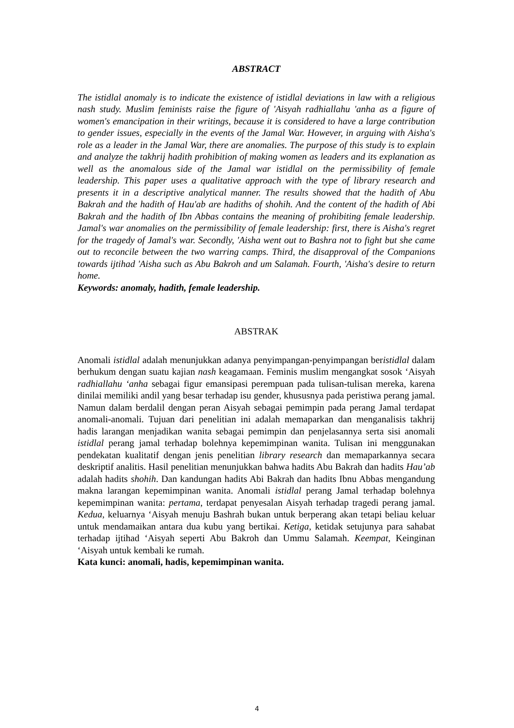ABSTRACT
The istidlal anomaly is to indicate the existence of istidlal deviations in law with a religious nash study. Muslim feminists raise the figure of 'Aisyah radhiallahu 'anha as a figure of women's emancipation in their writings, because it is considered to have a large contribution to gender issues, especially in the events of the Jamal War. However, in arguing with Aisha's role as a leader in the Jamal War, there are anomalies. The purpose of this study is to explain and analyze the takhrij hadith prohibition of making women as leaders and its explanation as well as the anomalous side of the Jamal war istidlal on the permissibility of female leadership. This paper uses a qualitative approach with the type of library research and presents it in a descriptive analytical manner. The results showed that the hadith of Abu Bakrah and the hadith of Hau'ab are hadiths of shohih. And the content of the hadith of Abi Bakrah and the hadith of Ibn Abbas contains the meaning of prohibiting female leadership. Jamal's war anomalies on the permissibility of female leadership: first, there is Aisha's regret for the tragedy of Jamal's war. Secondly, 'Aisha went out to Bashra not to fight but she came out to reconcile between the two warring camps. Third, the disapproval of the Companions towards ijtihad 'Aisha such as Abu Bakroh and um Salamah. Fourth, 'Aisha's desire to return home.
Keywords: anomaly, hadith, female leadership.
ABSTRAK
Anomali istidlal adalah menunjukkan adanya penyimpangan-penyimpangan beristidlal dalam berhukum dengan suatu kajian nash keagamaan. Feminis muslim mengangkat sosok ‘Aisyah radhiallahu ‘anha sebagai figur emansipasi perempuan pada tulisan-tulisan mereka, karena dinilai memiliki andil yang besar terhadap isu gender, khususnya pada peristiwa perang jamal. Namun dalam berdalil dengan peran Aisyah sebagai pemimpin pada perang Jamal terdapat anomali-anomali. Tujuan dari penelitian ini adalah memaparkan dan menganalisis takhrij hadis larangan menjadikan wanita sebagai pemimpin dan penjelasannya serta sisi anomali istidlal perang jamal terhadap bolehnya kepemimpinan wanita. Tulisan ini menggunakan pendekatan kualitatif dengan jenis penelitian library research dan memaparkannya secara deskriptif analitis. Hasil penelitian menunjukkan bahwa hadits Abu Bakrah dan hadits Hau’ab adalah hadits shohih. Dan kandungan hadits Abi Bakrah dan hadits Ibnu Abbas mengandung makna larangan kepemimpinan wanita. Anomali istidlal perang Jamal terhadap bolehnya kepemimpinan wanita: pertama, terdapat penyesalan Aisyah terhadap tragedi perang jamal. Kedua, keluarnya ‘Aisyah menuju Bashrah bukan untuk berperang akan tetapi beliau keluar untuk mendamaikan antara dua kubu yang bertikai. Ketiga, ketidak setujunya para sahabat terhadap ijtihad ‘Aisyah seperti Abu Bakroh dan Ummu Salamah. Keempat, Keinginan ‘Aisyah untuk kembali ke rumah.
Kata kunci: anomali, hadis, kepemimpinan wanita.
4